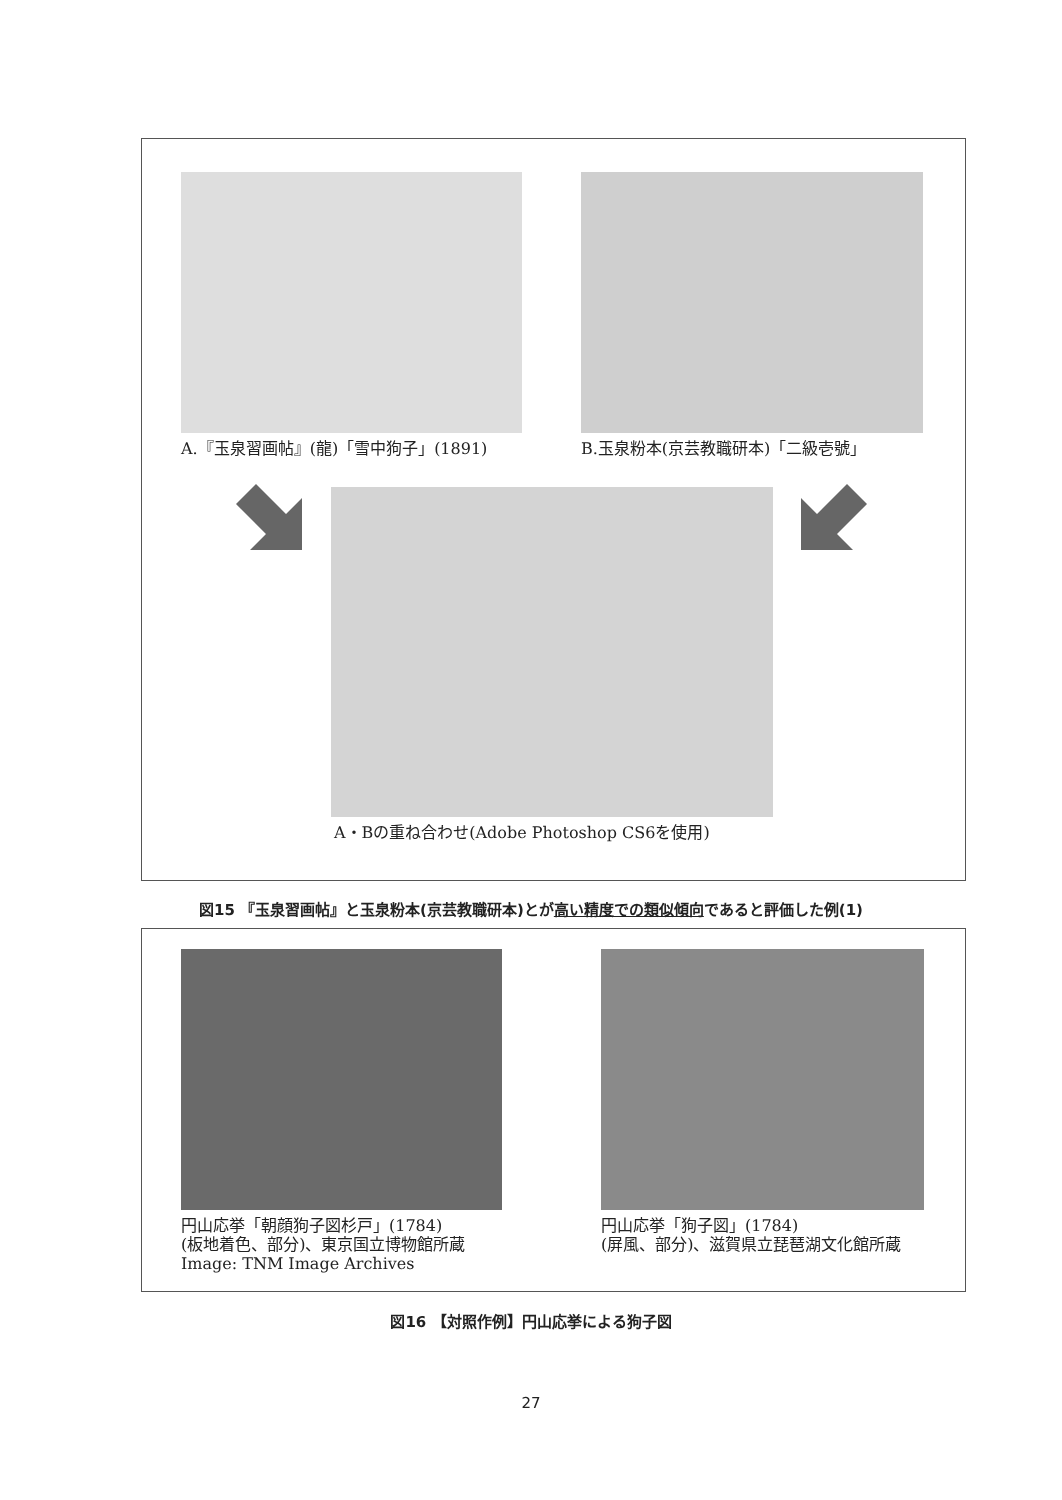A.『玉泉習画帖』(龍)「雪中狗子」(1891)
B.玉泉粉本(京芸教職研本)「二級壱號」
A・Bの重ね合わせ(Adobe Photoshop CS6を使用)
図15 『玉泉習画帖』と玉泉粉本(京芸教職研本)とが高い精度での類似傾向であると評価した例(1)
円山応挙「朝顔狗子図杉戸」(1784)
(板地着色、部分)、東京国立博物館所蔵
Image: TNM Image Archives
円山応挙「狗子図」(1784)
(屏風、部分)、滋賀県立琵琶湖文化館所蔵
図16 【対照作例】円山応挙による狗子図
27